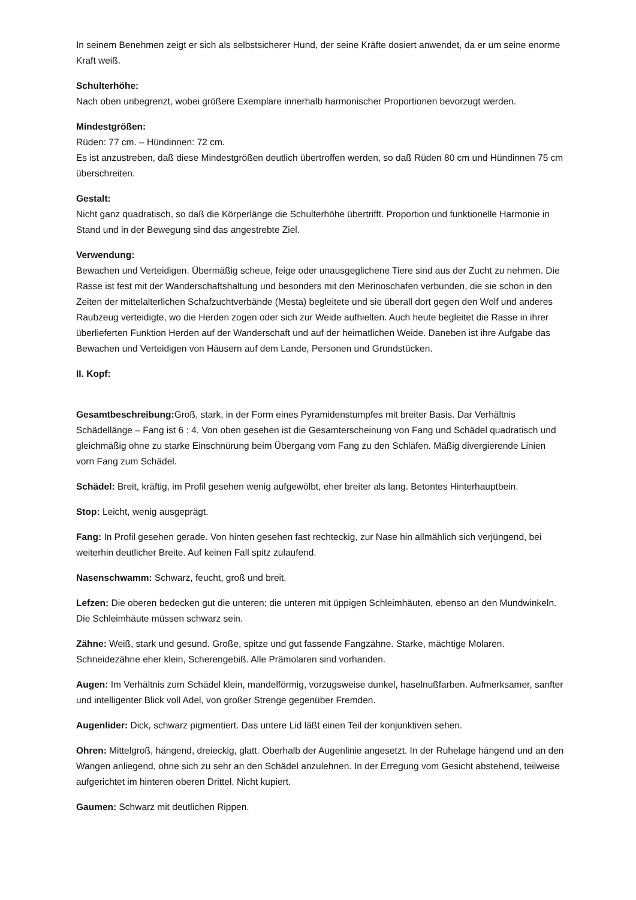In seinem Benehmen zeigt er sich als selbstsicherer Hund, der seine Kräfte dosiert anwendet, da er um seine enorme Kraft weiß.
Schulterhöhe:
Nach oben unbegrenzt, wobei größere Exemplare innerhalb harmonischer Proportionen bevorzugt werden.
Mindestgrößen:
Rüden: 77 cm. – Hündinnen: 72 cm.
Es ist anzustreben, daß diese Mindestgrößen deutlich übertroffen werden, so daß Rüden 80 cm und Hündinnen 75 cm überschreiten.
Gestalt:
Nicht ganz quadratisch, so daß die Körperlänge die Schulterhöhe übertrifft. Proportion und funktionelle Harmonie in Stand und in der Bewegung sind das angestrebte Ziel.
Verwendung:
Bewachen und Verteidigen. Übermäßig scheue, feige oder unausgeglichene Tiere sind aus der Zucht zu nehmen. Die Rasse ist fest mit der Wanderschaftshaltung und besonders mit den Merinoschafen verbunden, die sie schon in den Zeiten der mittelalterlichen Schafzuchtverbände (Mesta) begleitete und sie überall dort gegen den Wolf und anderes Raubzeug verteidigte, wo die Herden zogen oder sich zur Weide aufhielten. Auch heute begleitet die Rasse in ihrer überlieferten Funktion Herden auf der Wanderschaft und auf der heimatlichen Weide. Daneben ist ihre Aufgabe das Bewachen und Verteidigen von Häusern auf dem Lande, Personen und Grundstücken.
II. Kopf:
Gesamtbeschreibung: Groß, stark, in der Form eines Pyramidenstumpfes mit breiter Basis. Dar Verhältnis Schädellänge – Fang ist 6 : 4. Von oben gesehen ist die Gesamterscheinung von Fang und Schädel quadratisch und gleichmäßig ohne zu starke Einschnürung beim Übergang vom Fang zu den Schläfen. Mäßig divergierende Linien vorn Fang zum Schädel.
Schädel: Breit, kräftig, im Profil gesehen wenig aufgewölbt, eher breiter als lang. Betontes Hinterhauptbein.
Stop: Leicht, wenig ausgeprägt.
Fang: In Profil gesehen gerade. Von hinten gesehen fast rechteckig, zur Nase hin allmählich sich verjüngend, bei weiterhin deutlicher Breite. Auf keinen Fall spitz zulaufend.
Nasenschwamm: Schwarz, feucht, groß und breit.
Lefzen: Die oberen bedecken gut die unteren; die unteren mit üppigen Schleimhäuten, ebenso an den Mundwinkeln. Die Schleimhäute müssen schwarz sein.
Zähne: Weiß, stark und gesund. Große, spitze und gut fassende Fangzähne. Starke, mächtige Molaren. Schneidezähne eher klein, Scherengebiß. Alle Prämolaren sind vorhanden.
Augen: Im Verhältnis zum Schädel klein, mandelförmig, vorzugsweise dunkel, haselnußfarben. Aufmerksamer, sanfter und intelligenter Blick voll Adel, von großer Strenge gegenüber Fremden.
Augenlider: Dick, schwarz pigmentiert. Das untere Lid läßt einen Teil der konjunktiven sehen.
Ohren: Mittelgroß, hängend, dreieckig, glatt. Oberhalb der Augenlinie angesetzt. In der Ruhelage hängend und an den Wangen anliegend, ohne sich zu sehr an den Schädel anzulehnen. In der Erregung vom Gesicht abstehend, teilweise aufgerichtet im hinteren oberen Drittel. Nicht kupiert.
Gaumen: Schwarz mit deutlichen Rippen.